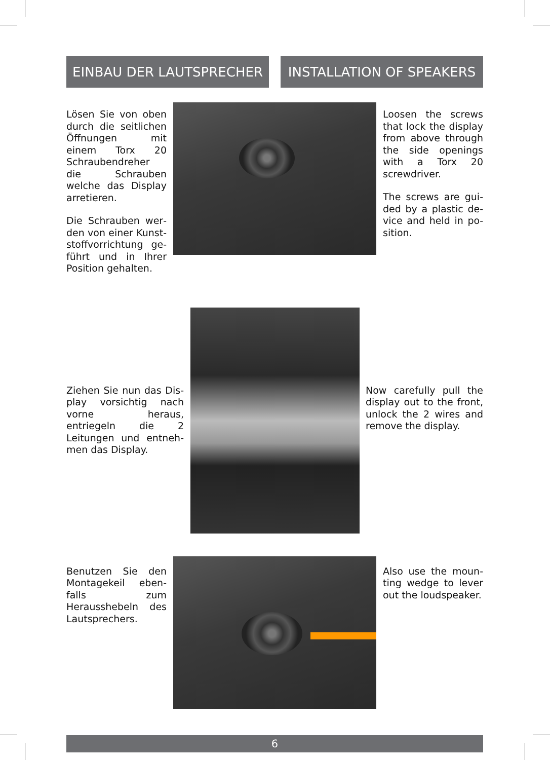EINBAU DER LAUTSPRECHER INSTALLATION OF SPEAKERS
Lösen Sie von oben durch die seitlichen Öffnungen mit einem Torx 20 Schrauben­dreher die Schrauben welche das Display arretieren.
Die Schrauben wer­den von einer Kunst­stoffvorrichtung ge­führt und in Ihrer Position gehalten.
Loosen the screws that lock the dis­play from above through the side ope­nings with a Torx 20 screwdriver.
The screws are gui­ded by a plastic de­vice and held in po­sition.
Ziehen Sie nun das Dis­play vorsichtig nach vor­ne heraus, entriegeln die 2 Leitungen und entneh­men das Display.
Now carefully pull the display out to the front, unlock the 2 wires and remove the display.
Benutzen Sie den Montagekeil eben­falls zum Herausshe­beln des Lautspre­chers.
Also use the moun­ting wedge to lever out the loudspeaker.
6